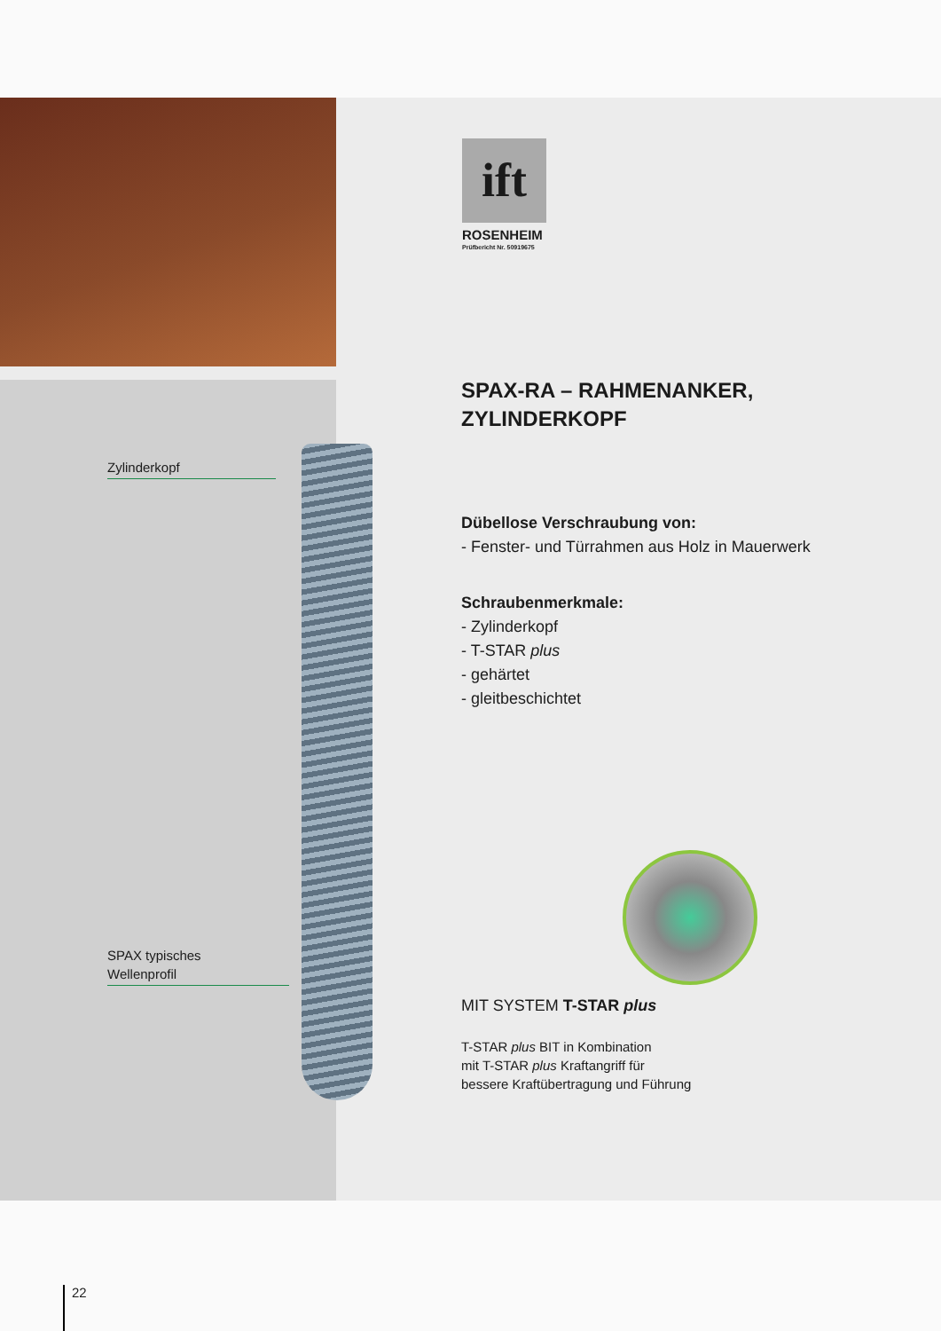ift
ROSENHEIM
Prüfbericht Nr. 50919675
SPAX-RA – RAHMENANKER,
ZYLINDERKOPF
Dübellose Verschraubung von:
- Fenster- und Türrahmen aus Holz in Mauerwerk
Schraubenmerkmale:
- Zylinderkopf
- T-STAR plus
- gehärtet
- gleitbeschichtet
Zylinderkopf
SPAX typisches
Wellenprofil
MIT SYSTEM T-STAR plus
T-STAR plus BIT in Kombination
mit T-STAR plus Kraftangriff für
bessere Kraftübertragung und Führung
22